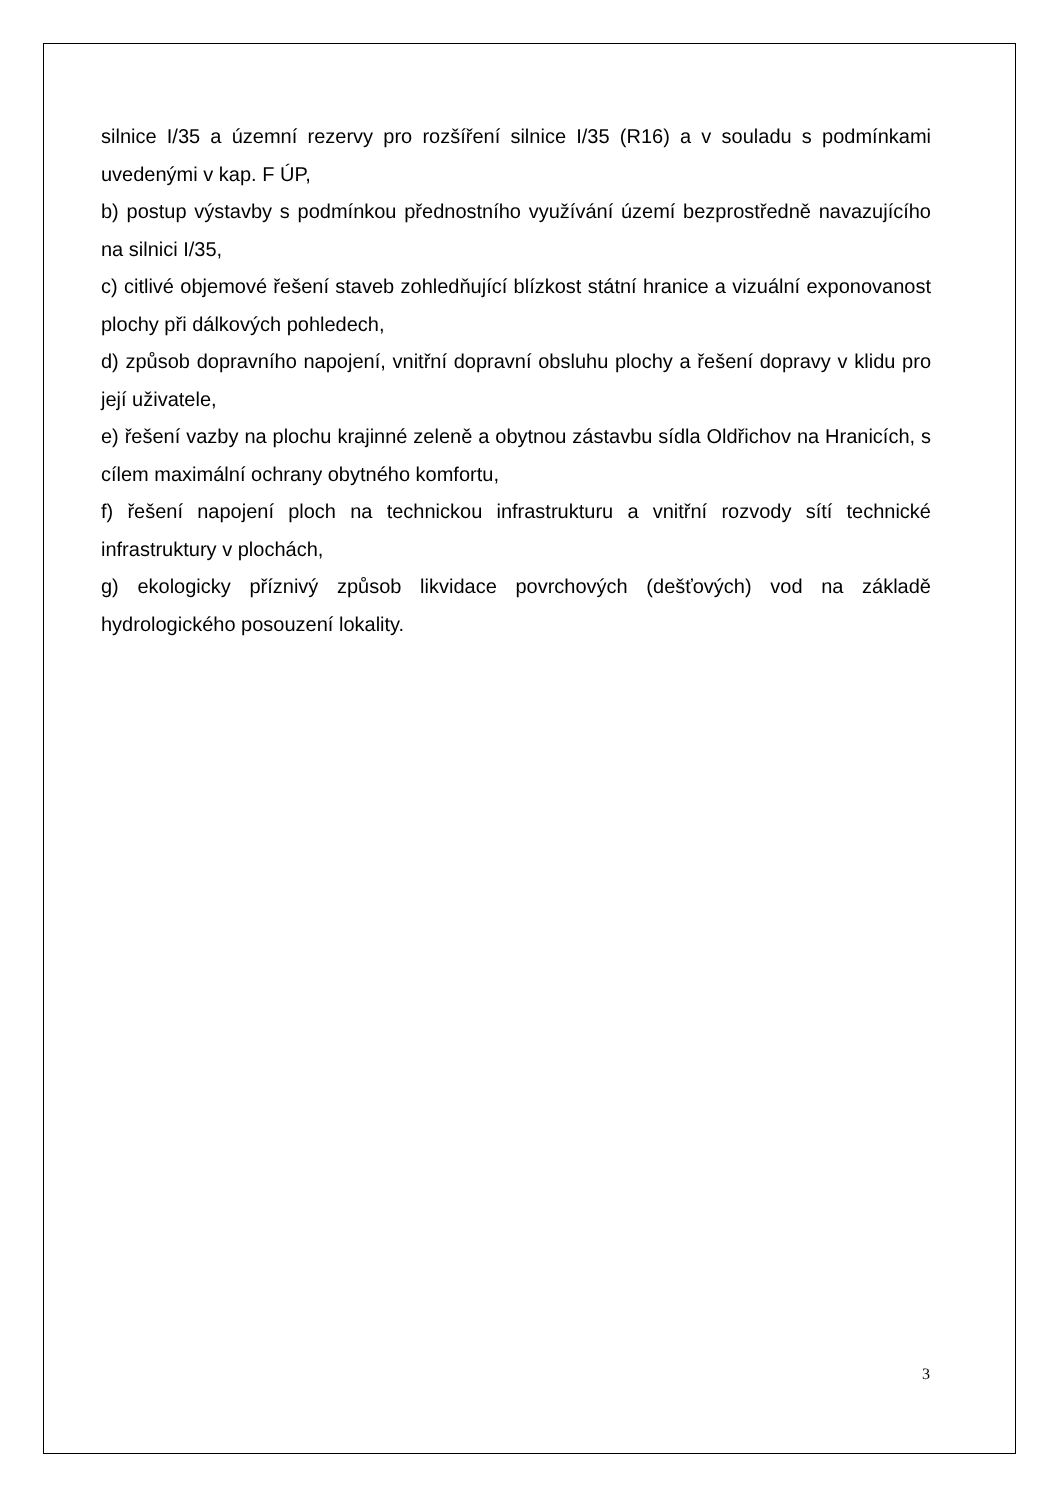silnice I/35 a územní rezervy pro rozšíření silnice I/35 (R16) a v souladu s podmínkami uvedenými v kap. F ÚP,
b) postup výstavby s podmínkou přednostního využívání území bezprostředně navazujícího na silnici I/35,
c) citlivé objemové řešení staveb zohledňující blízkost státní hranice a vizuální exponovanost plochy při dálkových pohledech,
d) způsob dopravního napojení, vnitřní dopravní obsluhu plochy a řešení dopravy v klidu pro její uživatele,
e) řešení vazby na plochu krajinné zeleně a obytnou zástavbu sídla Oldřichov na Hranicích, s cílem maximální ochrany obytného komfortu,
f) řešení napojení ploch na technickou infrastrukturu a vnitřní rozvody sítí technické infrastruktury v plochách,
g) ekologicky příznivý způsob likvidace povrchových (dešťových) vod na základě hydrologického posouzení lokality.
3